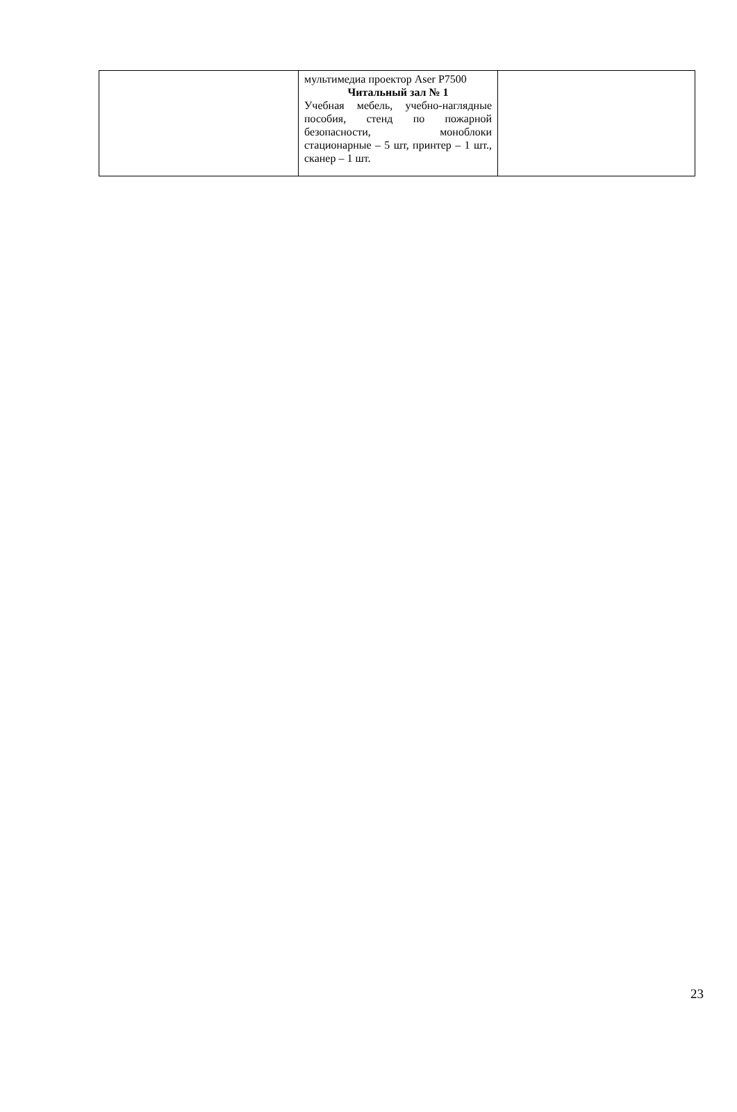| | мультимедиа проектор Aser P7500 Читальный зал № 1 Учебная мебель, учебно-наглядные пособия, стенд по пожарной безопасности, моноблоки стационарные – 5 шт, принтер – 1 шт., сканер – 1 шт. | |
23